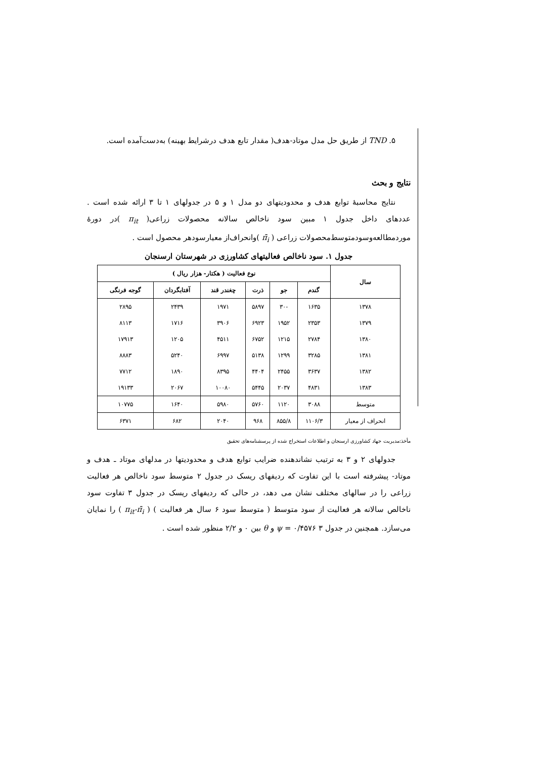۵. TND از طریق حل مدل موتاد-هدف( مقدار تابع هدف درشرایط بهینه) به‌دست‌آمده است.
نتایج و بحث
نتایج محاسبهٔ توابع هدف و محدودیتهای دو مدل ۱ و ۵ در جدولهای ۱ تا ۳ ارائه شده است . عددهای داخل جدول ۱ مبین سود ناخالص سالانه محصولات زراعی( π<sub>it</sub> )در دورهٔ موردمطالعه‌وسودمتوسط‌محصولات زراعی ( π̄<sub>i</sub> )وانحراف‌از معیارسودهر محصول است .
جدول ۱. سود ناخالص فعالیتهای کشاورزی در شهرستان ارسنجان
| سال | نوع فعالیت ( هکتار- هزار ریال ) | | | | | |
| --- | --- | --- | --- | --- | --- | --- |
| | گندم | جو | ذرت | چغندر قند | آفتابگردان | گوجه فرنگی |
| ۱۳۷۸ | ۱۶۳۵ | -۳۰ | ۵۸۹۷ | ۱۹۷۱ | ۲۴۳۹ | ۲۸۹۵ |
| ۱۳۷۹ | ۲۳۵۳ | ۱۹۵۲ | ۶۹۲۳ | ۳۹۰۶ | ۱۷۱۶ | ۸۱۱۳ |
| ۱۳۸۰ | ۲۷۸۴ | ۱۲۱۵ | ۶۷۵۲ | ۴۵۱۱ | ۱۲۰۵ | ۱۷۹۱۳ |
| ۱۳۸۱ | ۳۲۸۵ | ۱۲۹۹ | ۵۱۳۸ | ۶۹۹۷ | ۵۲۴۰ | ۸۸۸۳ |
| ۱۳۸۲ | ۳۶۳۷ | ۲۴۵۵ | ۴۴۰۴ | ۸۳۹۵ | ۱۸۹۰ | ۷۷۱۲ |
| ۱۳۸۳ | ۴۸۳۱ | ۲۰۳۷ | ۵۴۴۵ | ۱۰۰۸۰ | ۲۰۶۷ | ۱۹۱۳۳ |
| متوسط | ۳۰۸۸ | ۱۱۲۰ | ۵۷۶۰ | ۵۹۸۰ | ۱۶۴۰ | ۱۰۷۷۵ |
| انحراف از معیار | ۱۱۰۶/۳ | ۸۵۵/۸ | ۹۶۸ | ۲۰۴۰ | ۶۸۲ | ۶۳۷۱ |
مأخذ:مدیریت جهاد کشاورزی ارسنجان و اطلاعات استخراج شده از پرسشنامه‌های تحقیق
جدولهای ۲ و ۳ به ترتیب نشاندهنده ضرایب توابع هدف و محدودیتها در مدلهای موتاد ـ هدف و موتاد- پیشرفته است با این تفاوت که ردیفهای ریسک در جدول ۲ متوسط سود ناخالص هر فعالیت زراعی را در سالهای مختلف نشان می دهد، در حالی که ردیفهای ریسک در جدول ۳ تفاوت سود ناخالص سالانه هر فعالیت از سود متوسط ( متوسط سود ۶ سال هر فعالیت ) ( π<sub>it</sub>-π̄<sub>i</sub> ) را نمایان می‌سازد. همچنین در جدول ۳ ψ = ۰/۴۵۷۶ و θ بین ۰ و ۲/۲ منظور شده است .